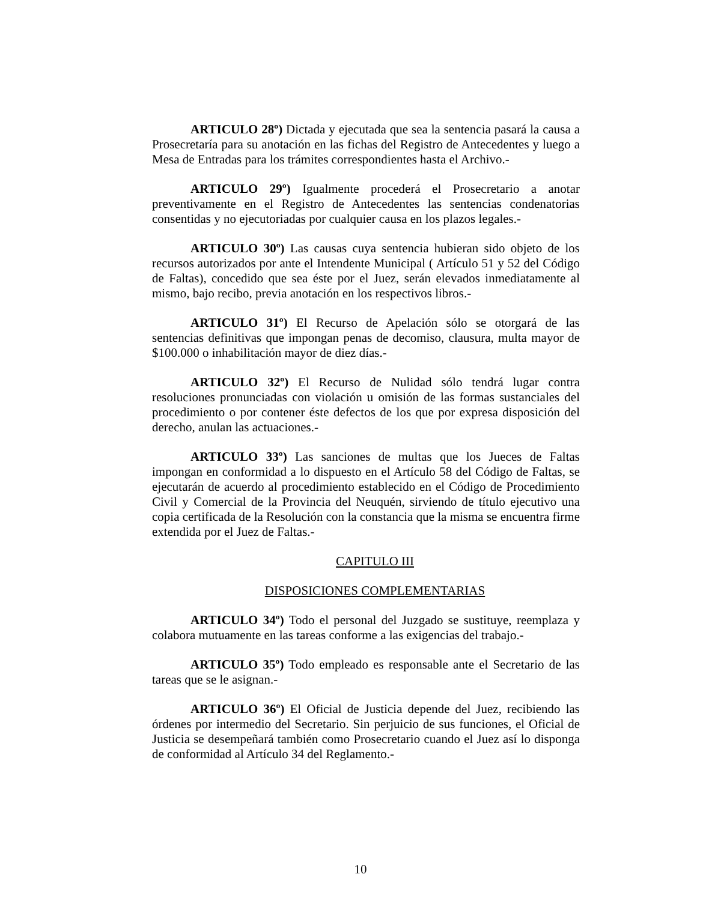ARTICULO 28º) Dictada y ejecutada que sea la sentencia pasará la causa a Prosecretaría para su anotación en las fichas del Registro de Antecedentes y luego a Mesa de Entradas para los trámites correspondientes hasta el Archivo.-
ARTICULO 29º) Igualmente procederá el Prosecretario a anotar preventivamente en el Registro de Antecedentes las sentencias condenatorias consentidas y no ejecutoriadas por cualquier causa en los plazos legales.-
ARTICULO 30º) Las causas cuya sentencia hubieran sido objeto de los recursos autorizados por ante el Intendente Municipal ( Artículo 51 y 52 del Código de Faltas), concedido que sea éste por el Juez, serán elevados inmediatamente al mismo, bajo recibo, previa anotación en los respectivos libros.-
ARTICULO 31º) El Recurso de Apelación sólo se otorgará de las sentencias definitivas que impongan penas de decomiso, clausura, multa mayor de $100.000 o inhabilitación mayor de diez días.-
ARTICULO 32º) El Recurso de Nulidad sólo tendrá lugar contra resoluciones pronunciadas con violación u omisión de las formas sustanciales del procedimiento o por contener éste defectos de los que por expresa disposición del derecho, anulan las actuaciones.-
ARTICULO 33º) Las sanciones de multas que los Jueces de Faltas impongan en conformidad a lo dispuesto en el Artículo 58 del Código de Faltas, se ejecutarán de acuerdo al procedimiento establecido en el Código de Procedimiento Civil y Comercial de la Provincia del Neuquén, sirviendo de título ejecutivo una copia certificada de la Resolución con la constancia que la misma se encuentra firme extendida por el Juez de Faltas.-
CAPITULO III
DISPOSICIONES COMPLEMENTARIAS
ARTICULO 34º) Todo el personal del Juzgado se sustituye, reemplaza y colabora mutuamente en las tareas conforme a las exigencias del trabajo.-
ARTICULO 35º) Todo empleado es responsable ante el Secretario de las tareas que se le asignan.-
ARTICULO 36º) El Oficial de Justicia depende del Juez, recibiendo las órdenes por intermedio del Secretario. Sin perjuicio de sus funciones, el Oficial de Justicia se desempeñará también como Prosecretario cuando el Juez así lo disponga de conformidad al Artículo 34 del Reglamento.-
10